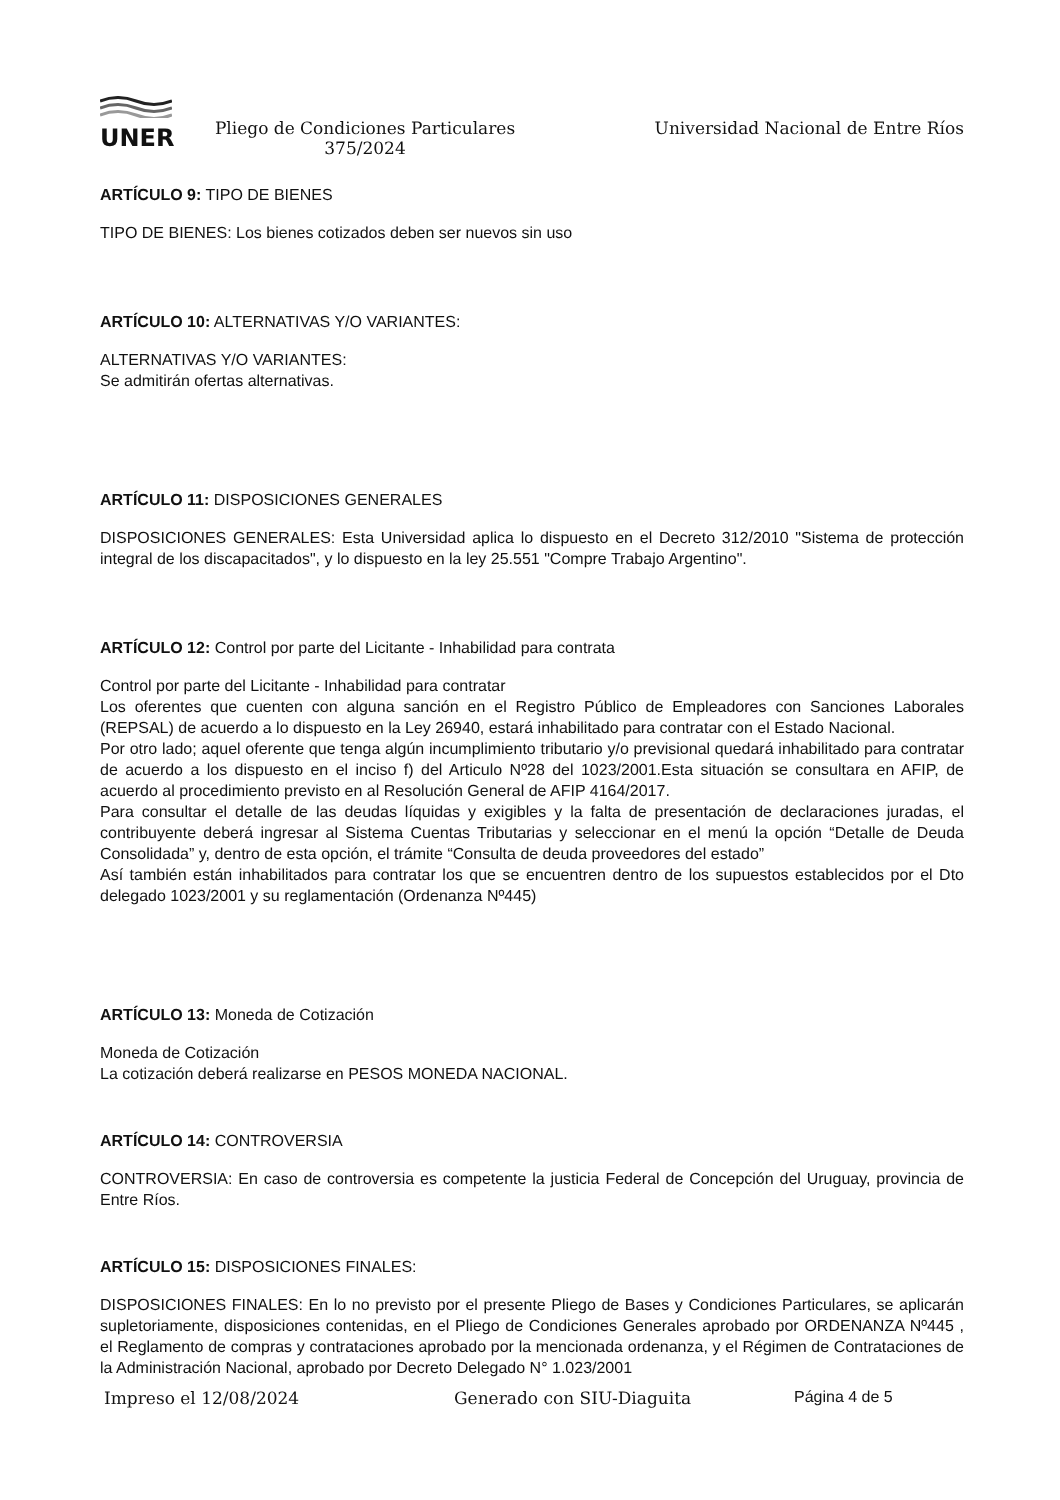UNER
Pliego de Condiciones Particulares
375/2024
Universidad Nacional de Entre Ríos
ARTÍCULO 9: TIPO DE BIENES
TIPO DE BIENES: Los bienes cotizados deben ser nuevos sin uso
ARTÍCULO 10: ALTERNATIVAS Y/O VARIANTES:
ALTERNATIVAS Y/O VARIANTES:
Se admitirán ofertas alternativas.
ARTÍCULO 11: DISPOSICIONES GENERALES
DISPOSICIONES GENERALES: Esta Universidad aplica lo dispuesto en el Decreto 312/2010 "Sistema de protección integral de los discapacitados", y lo dispuesto en la ley 25.551 "Compre Trabajo Argentino".
ARTÍCULO 12: Control por parte del Licitante - Inhabilidad para contrata
Control por parte del Licitante - Inhabilidad para contratar
Los oferentes que cuenten con alguna sanción en el Registro Público de Empleadores con Sanciones Laborales (REPSAL) de acuerdo a lo dispuesto en la Ley 26940, estará inhabilitado para contratar con el Estado Nacional.
Por otro lado; aquel oferente que tenga algún incumplimiento tributario y/o previsional quedará inhabilitado para contratar de acuerdo a los dispuesto en el inciso f) del Articulo Nº28 del 1023/2001.Esta situación se consultara en AFIP, de acuerdo al procedimiento previsto en al Resolución General de AFIP 4164/2017.
Para consultar el detalle de las deudas líquidas y exigibles y la falta de presentación de declaraciones juradas, el contribuyente deberá ingresar al Sistema Cuentas Tributarias y seleccionar en el menú la opción “Detalle de Deuda Consolidada” y, dentro de esta opción, el trámite “Consulta de deuda proveedores del estado”
Así también están inhabilitados para contratar los que se encuentren dentro de los supuestos establecidos por el Dto delegado 1023/2001 y su reglamentación (Ordenanza Nº445)
ARTÍCULO 13: Moneda de Cotización
Moneda de Cotización
La cotización deberá realizarse en PESOS MONEDA NACIONAL.
ARTÍCULO 14: CONTROVERSIA
CONTROVERSIA: En caso de controversia es competente la justicia Federal de Concepción del Uruguay, provincia de Entre Ríos.
ARTÍCULO 15: DISPOSICIONES FINALES:
DISPOSICIONES FINALES: En lo no previsto por el presente Pliego de Bases y Condiciones Particulares, se aplicarán supletoriamente, disposiciones contenidas, en el Pliego de Condiciones Generales aprobado por ORDENANZA Nº445 , el Reglamento de compras y contrataciones aprobado por la mencionada ordenanza, y el Régimen de Contrataciones de la Administración Nacional, aprobado por Decreto Delegado N° 1.023/2001
Impreso el 12/08/2024 Generado con SIU-Diaguita Página 4 de 5